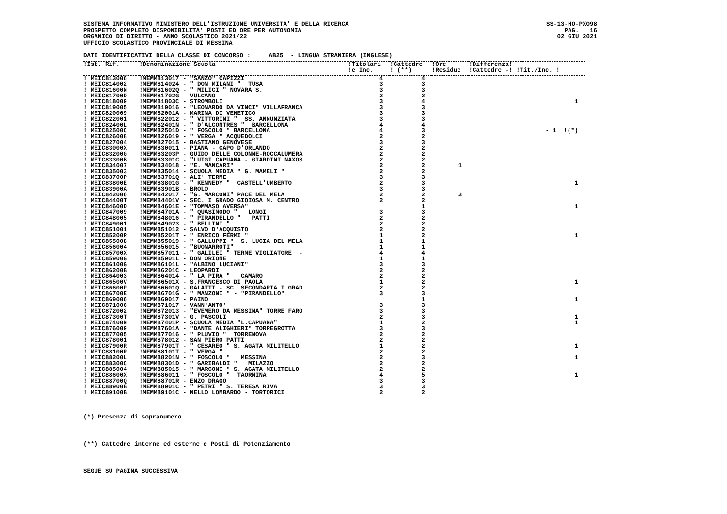SISTEMA INFORMATIVO MINISTERO DELL'ISTRUZIONE UNIVERSITA' E DELLA RICERCA
PROSPETTO COMPLETO DISPONIBILITA' POSTI ED ORE PER AUTONOMIA
ORGANICO DI DIRITTO - ANNO SCOLASTICO 2021/22
UFFICIO SCOLASTICO PROVINCIALE DI MESSINA
SS-13-HO-PXO98
PAG. 16
02 GIU 2021
DATI IDENTIFICATIVI DELLA CLASSE DI CONCORSO : AB25 - LINGUA STRANIERA (INGLESE)
| !Ist. Rif. | !Denominazione Scuola | !Titolari | !Cattedre | !Ore | !Differenza! |
| --- | --- | --- | --- | --- | --- |
| | | !e Inc. | ! (**) | !Residue | !Cattedre -! !Tit./Inc. ! |
| ! MEIC813006 | !MEMM813017 - "SANZO" CAPIZZI | 4 | 4 | | |
| ! MEIC814002 | !MEMM814024 - " DON MILANI " TUSA | 3 | 3 | | |
| ! MEIC81600N | !MEMM81602Q - " MILICI " NOVARA S. | 3 | 3 | | |
| ! MEIC81700D | !MEMM81702G - VULCANO | 2 | 2 | | |
| ! MEIC818009 | !MEMM81803C - STROMBOLI | 3 | 4 | | 1 |
| ! MEIC819005 | !MEMM819016 - "LEONARDO DA VINCI" VILLAFRANCA | 3 | 3 | | |
| ! MEIC820009 | !MEMM82001A - MARINA DI VENETICO | 3 | 3 | | |
| ! MEIC822001 | !MEMM822012 - " VITTORINI " SS. ANNUNZIATA | 3 | 3 | | |
| ! MEIC82400L | !MEMM82401N - " D'ALCONTRES " BARCELLONA | 4 | 4 | | |
| ! MEIC82500C | !MEMM82501D - " FOSCOLO " BARCELLONA | 4 | 3 | | - 1 !(*) |
| ! MEIC826008 | !MEMM826019 - " VERGA " ACQUEDOLCI | 2 | 2 | | |
| ! MEIC827004 | !MEMM827015 - BASTIANO GENOVESE | 3 | 3 | | |
| ! MEIC83000X | !MEMM830011 - PIANA - CAPO D'ORLANDO | 2 | 2 | | |
| ! MEIC83200G | !MEMM83203P - GUIDO DELLE COLONNE-ROCCALUMERA | 2 | 2 | | |
| ! MEIC83300B | !MEMM83301C - "LUIGI CAPUANA - GIARDINI NAXOS | 2 | 2 | | |
| ! MEIC834007 | !MEMM834018 - "E. MANCARI" | 2 | 2 | 1 | |
| ! MEIC835003 | !MEMM835014 - SCUOLA MEDIA " G. MAMELI " | 2 | 2 | | |
| ! MEIC83700P | !MEMM83701Q - ALI' TERME | 3 | 3 | | |
| ! MEIC83800E | !MEMM83801G - " KENNEDY " CASTELL'UMBERTO | 2 | 3 | | 1 |
| ! MEIC83900A | !MEMM83901B - BROLO | 3 | 3 | | |
| ! MEIC842006 | !MEMM842017 - "G. MARCONI" PACE DEL MELA | 2 | 2 | 3 | |
| ! MEIC84400T | !MEMM84401V - SEC. I GRADO GIOIOSA M. CENTRO | 2 | 2 | | |
| ! MEIC84600D | !MEMM84601E - "TOMMASO AVERSA" | | 1 | | 1 |
| ! MEIC847009 | !MEMM84701A - " QUASIMODO " LONGI | 3 | 3 | | |
| ! MEIC848005 | !MEMM848016 - " PIRANDELLO " PATTI | 2 | 2 | | |
| ! MEIC849001 | !MEMM849023 - " BELLINI " | 2 | 2 | | |
| ! MEIC851001 | !MEMM851012 - SALVO D'ACQUISTO | 2 | 2 | | |
| ! MEIC85200R | !MEMM85201T - " ENRICO FERMI " | 1 | 2 | | 1 |
| ! MEIC855008 | !MEMM855019 - " GALLUPPI " S. LUCIA DEL MELA | 1 | 1 | | |
| ! MEIC856004 | !MEMM856015 - "BUONARROTI" | 1 | 1 | | |
| ! MEIC85700X | !MEMM857011 - " GALILEI " TERME VIGLIATORE - | 4 | 4 | | |
| ! MEIC85900G | !MEMM85901L - DON ORIONE | 1 | 1 | | |
| ! MEIC86100G | !MEMM86101L - "ALBINO LUCIANI" | 3 | 3 | | |
| ! MEIC86200B | !MEMM86201C - LEOPARDI | 2 | 2 | | |
| ! MEIC864003 | !MEMM864014 - " LA PIRA " CAMARO | 2 | 2 | | |
| ! MEIC86500V | !MEMM86501X - S.FRANCESCO DI PAOLA | 1 | 2 | | 1 |
| ! MEIC86600P | !MEMM86601Q - GALATTI - SC. SECONDARIA I GRAD | 2 | 2 | | |
| ! MEIC86700E | !MEMM86701G - " MANZONI " - "PIRANDELLO" | 3 | 3 | | |
| ! MEIC869006 | !MEMM869017 - PAINO | | 1 | | 1 |
| ! MEIC871006 | !MEMM871017 - VANN'ANTO' | 3 | 3 | | |
| ! MEIC872002 | !MEMM872013 - "EVEMERO DA MESSINA" TORRE FARO | 3 | 3 | | |
| ! MEIC87300T | !MEMM87301V - G. PASCOLI | 2 | 3 | | 1 |
| ! MEIC87400N | !MEMM87401P - SCUOLA MEDIA "L.CAPUANA" | 1 | 2 | | 1 |
| ! MEIC876009 | !MEMM87601A - "DANTE ALIGHIERI" TORREGROTTA | 3 | 3 | | |
| ! MEIC877005 | !MEMM877016 - " PLUVIO " TORRENOVA | 2 | 2 | | |
| ! MEIC878001 | !MEMM878012 - SAN PIERO PATTI | 2 | 2 | | |
| ! MEIC87900R | !MEMM87901T - " CESAREO " S. AGATA MILITELLO | 1 | 2 | | 1 |
| ! MEIC88100R | !MEMM88101T - " VERGA " | 2 | 2 | | |
| ! MEIC88200L | !MEMM88201N - " FOSCOLO " MESSINA | 2 | 3 | | 1 |
| ! MEIC88300C | !MEMM88301D - " GARIBALDI " MILAZZO | 2 | 2 | | |
| ! MEIC885004 | !MEMM885015 - " MARCONI " S. AGATA MILITELLO | 2 | 2 | | |
| ! MEIC88600X | !MEMM886011 - " FOSCOLO " TAORMINA | 4 | 5 | | 1 |
| ! MEIC88700Q | !MEMM88701R - ENZO DRAGO | 3 | 3 | | |
| ! MEIC88900B | !MEMM88901C - " PETRI " S. TERESA RIVA | 3 | 3 | | |
| ! MEIC89100B | !MEMM89101C - NELLO LOMBARDO - TORTORICI | 2 | 2 | | |
(*) Presenza di sopranumero
(**) Cattedre interne ed esterne e Posti di Potenziamento
SEGUE SU PAGINA SUCCESSIVA